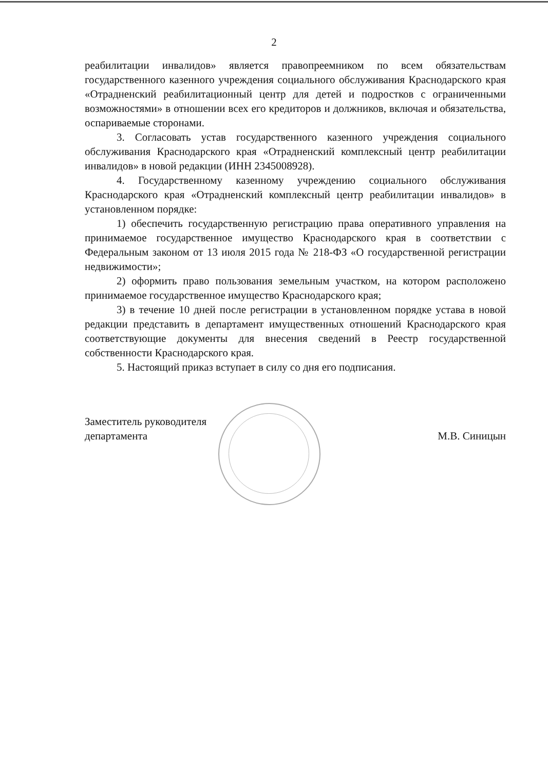2
реабилитации инвалидов» является правопреемником по всем обязательствам государственного казенного учреждения социального обслуживания Краснодарского края «Отрадненский реабилитационный центр для детей и подростков с ограниченными возможностями» в отношении всех его кредиторов и должников, включая и обязательства, оспариваемые сторонами.
3. Согласовать устав государственного казенного учреждения социального обслуживания Краснодарского края «Отрадненский комплексный центр реабилитации инвалидов» в новой редакции (ИНН 2345008928).
4. Государственному казенному учреждению социального обслуживания Краснодарского края «Отрадненский комплексный центр реабилитации инвалидов» в установленном порядке:
1) обеспечить государственную регистрацию права оперативного управления на принимаемое государственное имущество Краснодарского края в соответствии с Федеральным законом от 13 июля 2015 года № 218-ФЗ «О государственной регистрации недвижимости»;
2) оформить право пользования земельным участком, на котором расположено принимаемое государственное имущество Краснодарского края;
3) в течение 10 дней после регистрации в установленном порядке устава в новой редакции представить в департамент имущественных отношений Краснодарского края соответствующие документы для внесения сведений в Реестр государственной собственности Краснодарского края.
5. Настоящий приказ вступает в силу со дня его подписания.
Заместитель руководителя
департамента
М.В. Синицын